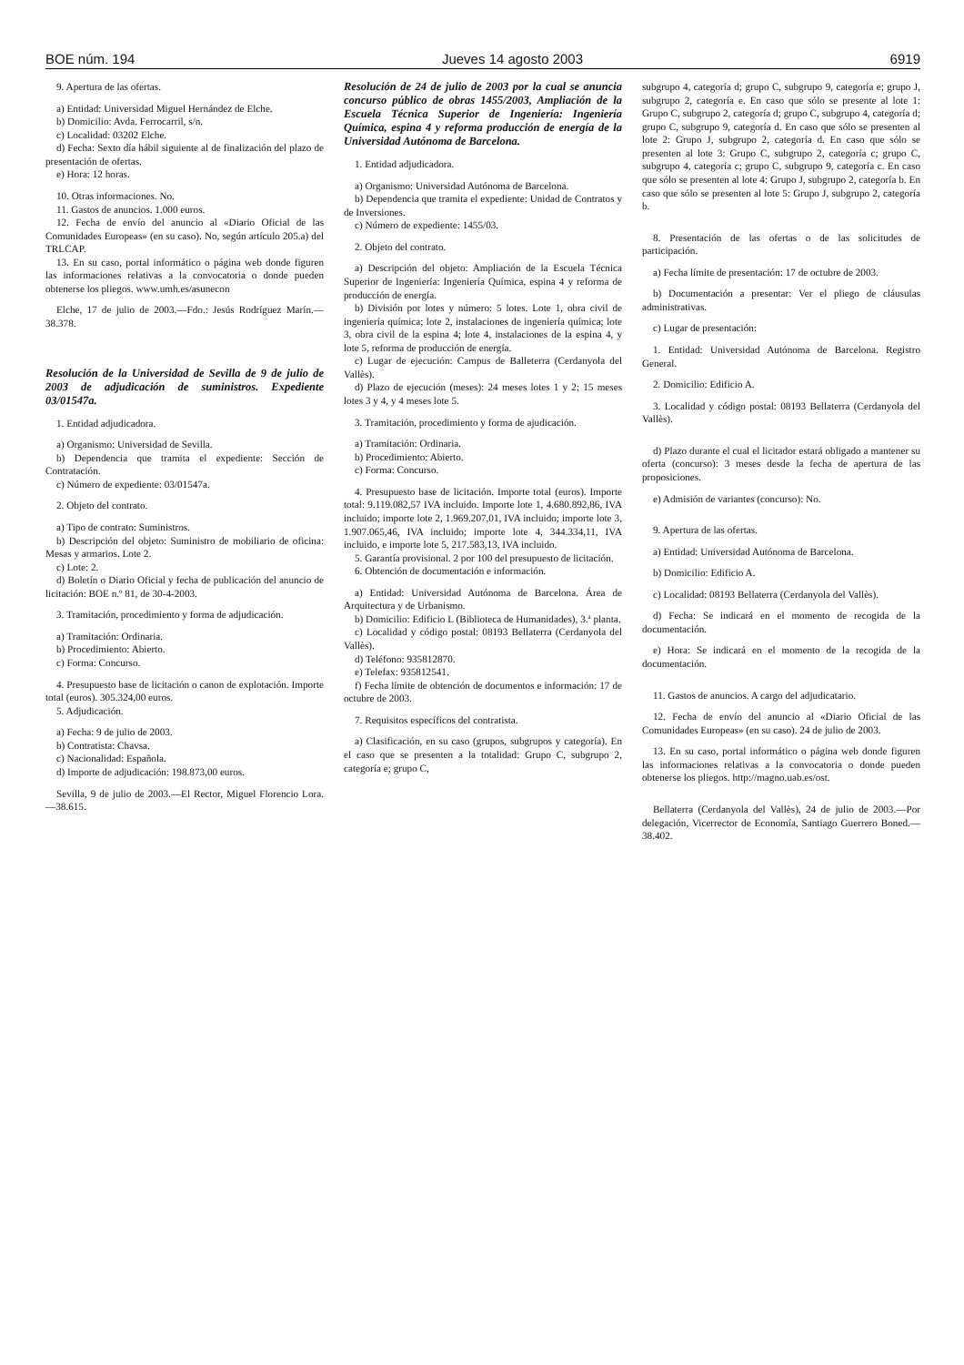BOE núm. 194 Jueves 14 agosto 2003 6919
9. Apertura de las ofertas.
a) Entidad: Universidad Miguel Hernández de Elche.
b) Domicilio: Avda. Ferrocarril, s/n.
c) Localidad: 03202 Elche.
d) Fecha: Sexto día hábil siguiente al de finalización del plazo de presentación de ofertas.
e) Hora: 12 horas.
10. Otras informaciones. No.
11. Gastos de anuncios. 1.000 euros.
12. Fecha de envío del anuncio al «Diario Oficial de las Comunidades Europeas» (en su caso). No, según artículo 205.a) del TRLCAP.
13. En su caso, portal informático o página web donde figuren las informaciones relativas a la convocatoria o donde pueden obtenerse los pliegos. www.umh.es/asunecon
Elche, 17 de julio de 2003.—Fdo.: Jesús Rodríguez Marín.—38.378.
Resolución de la Universidad de Sevilla de 9 de julio de 2003 de adjudicación de suministros. Expediente 03/01547a.
1. Entidad adjudicadora.
a) Organismo: Universidad de Sevilla.
b) Dependencia que tramita el expediente: Sección de Contratación.
c) Número de expediente: 03/01547a.
2. Objeto del contrato.
a) Tipo de contrato: Suministros.
b) Descripción del objeto: Suministro de mobiliario de oficina: Mesas y armarios. Lote 2.
c) Lote: 2.
d) Boletín o Diario Oficial y fecha de publicación del anuncio de licitación: BOE n.º 81, de 30-4-2003.
3. Tramitación, procedimiento y forma de adjudicación.
a) Tramitación: Ordinaria.
b) Procedimiento: Abierto.
c) Forma: Concurso.
4. Presupuesto base de licitación o canon de explotación. Importe total (euros). 305.324,00 euros.
5. Adjudicación.
a) Fecha: 9 de julio de 2003.
b) Contratista: Chavsa.
c) Nacionalidad: Española.
d) Importe de adjudicación: 198.873,00 euros.
Sevilla, 9 de julio de 2003.—El Rector, Miguel Florencio Lora.—38.615.
Resolución de 24 de julio de 2003 por la cual se anuncia concurso público de obras 1455/2003, Ampliación de la Escuela Técnica Superior de Ingeniería: Ingeniería Química, espina 4 y reforma producción de energía de la Universidad Autónoma de Barcelona.
1. Entidad adjudicadora.
a) Organismo: Universidad Autónoma de Barcelona.
b) Dependencia que tramita el expediente: Unidad de Contratos y de Inversiones.
c) Número de expediente: 1455/03.
2. Objeto del contrato.
a) Descripción del objeto: Ampliación de la Escuela Técnica Superior de Ingeniería: Ingeniería Química, espina 4 y reforma de producción de energía.
b) División por lotes y número: 5 lotes. Lote 1, obra civil de ingeniería química; lote 2, instalaciones de ingeniería química; lote 3, obra civil de la espina 4; lote 4, instalaciones de la espina 4, y lote 5, reforma de producción de energía.
c) Lugar de ejecución: Campus de Balleterra (Cerdanyola del Vallès).
d) Plazo de ejecución (meses): 24 meses lotes 1 y 2; 15 meses lotes 3 y 4, y 4 meses lote 5.
3. Tramitación, procedimiento y forma de ajudicación.
a) Tramitación: Ordinaria.
b) Procedimiento: Abierto.
c) Forma: Concurso.
4. Presupuesto base de licitación. Importe total (euros). Importe total: 9.119.082,57 IVA incluido. Importe lote 1, 4.680.892,86, IVA incluido; importe lote 2, 1.969.207,01, IVA incluido; importe lote 3, 1.907.065,46, IVA incluido; importe lote 4, 344.334,11, IVA incluido, e importe lote 5, 217.583,13, IVA incluido.
5. Garantía provisional. 2 por 100 del presupuesto de licitación.
6. Obtención de documentación e información.
a) Entidad: Universidad Autónoma de Barcelona. Área de Arquitectura y de Urbanismo.
b) Domicilio: Edificio L (Biblioteca de Humanidades), 3.ª planta.
c) Localidad y código postal: 08193 Bellaterra (Cerdanyola del Vallès).
d) Teléfono: 935812870.
e) Telefax: 935812541.
f) Fecha límite de obtención de documentos e información: 17 de octubre de 2003.
7. Requisitos específicos del contratista.
a) Clasificación, en su caso (grupos, subgrupos y categoría). En el caso que se presenten a la totalidad: Grupo C, subgrupo 2, categoría e; grupo C,
subgrupo 4, categoría d; grupo C, subgrupo 9, categoría e; grupo J, subgrupo 2, categoría e. En caso que sólo se presente al lote 1: Grupo C, subgrupo 2, categoría d; grupo C, subgrupo 4, categoría d; grupo C, subgrupo 9, categoría d. En caso que sólo se presenten al lote 2: Grupo J, subgrupo 2, categoría d. En caso que sólo se presenten al lote 3: Grupo C, subgrupo 2, categoría c; grupo C, subgrupo 4, categoría c; grupo C, subgrupo 9, categoría c. En caso que sólo se presenten al lote 4: Grupo J, subgrupo 2, categoría b. En caso que sólo se presenten al lote 5: Grupo J, subgrupo 2, categoría b.
8. Presentación de las ofertas o de las solicitudes de participación.
a) Fecha límite de presentación: 17 de octubre de 2003.
b) Documentación a presentar: Ver el pliego de cláusulas administrativas.
c) Lugar de presentación:
1. Entidad: Universidad Autónoma de Barcelona. Registro General.
2. Domicilio: Edificio A.
3. Localidad y código postal: 08193 Bellaterra (Cerdanyola del Vallès).
d) Plazo durante el cual el licitador estará obligado a mantener su oferta (concurso): 3 meses desde la fecha de apertura de las proposiciones.
e) Admisión de variantes (concurso): No.
9. Apertura de las ofertas.
a) Entidad: Universidad Autónoma de Barcelona.
b) Domicilio: Edificio A.
c) Localidad: 08193 Bellaterra (Cerdanyola del Vallès).
d) Fecha: Se indicará en el momento de recogida de la documentación.
e) Hora: Se indicará en el momento de la recogida de la documentación.
11. Gastos de anuncios. A cargo del adjudicatario.
12. Fecha de envío del anuncio al «Diario Oficial de las Comunidades Europeas» (en su caso). 24 de julio de 2003.
13. En su caso, portal informático o página web donde figuren las informaciones relativas a la convocatoria o donde pueden obtenerse los pliegos. http://magno.uab.es/ost.
Bellaterra (Cerdanyola del Vallès), 24 de julio de 2003.—Por delegación, Vicerrector de Economía, Santiago Guerrero Boned.—38.402.